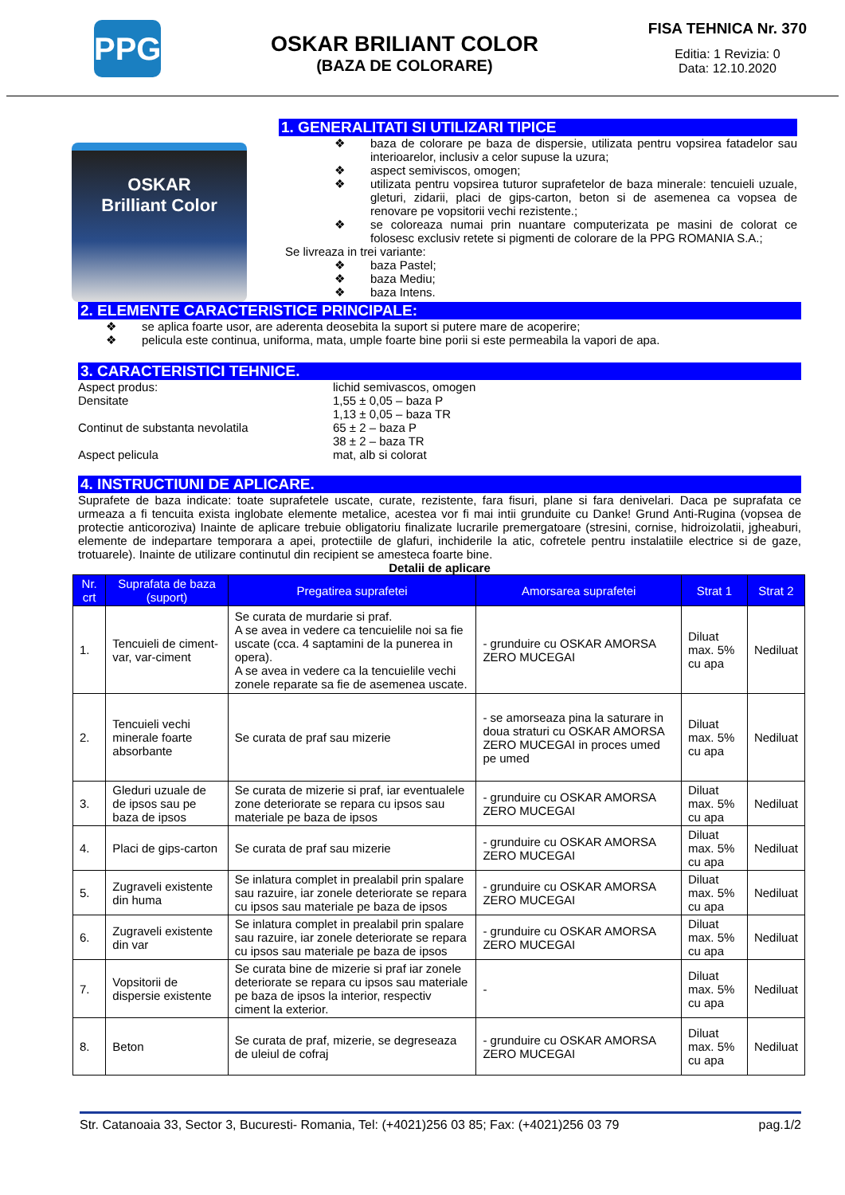PPG
OSKAR BRILIANT COLOR
(BAZA DE COLORARE)
FISA TEHNICA Nr. 370
Editia: 1 Revizia: 0
Data: 12.10.2020
OSKAR
Brilliant Color
1. GENERALITATI SI UTILIZARI TIPICE
❖ baza de colorare pe baza de dispersie, utilizata pentru vopsirea fatadelor sau interioarelor, inclusiv a celor supuse la uzura;
❖ aspect semiviscos, omogen;
❖ utilizata pentru vopsirea tuturor suprafetelor de baza minerale: tencuieli uzuale, gleturi, zidarii, placi de gips-carton, beton si de asemenea ca vopsea de renovare pe vopsitorii vechi rezistente.;
❖ se coloreaza numai prin nuantare computerizata pe masini de colorat ce folosesc exclusiv retete si pigmenti de colorare de la PPG ROMANIA S.A.;
Se livreaza in trei variante:
❖ baza Pastel;
❖ baza Mediu;
❖ baza Intens.
2. ELEMENTE CARACTERISTICE PRINCIPALE:
❖ se aplica foarte usor, are aderenta deosebita la suport si putere mare de acoperire;
❖ pelicula este continua, uniforma, mata, umple foarte bine porii si este permeabila la vapori de apa.
3. CARACTERISTICI TEHNICE.
Aspect produs: lichid semivascos, omogen
Densitate 1,55 ± 0,05 – baza P
1,13 ± 0,05 – baza TR
Continut de substanta nevolatila 65 ± 2 – baza P
38 ± 2 – baza TR
Aspect pelicula mat, alb si colorat
4. INSTRUCTIUNI DE APLICARE.
Suprafete de baza indicate: toate suprafetele uscate, curate, rezistente, fara fisuri, plane si fara denivelari. Daca pe suprafata ce urmeaza a fi tencuita exista inglobate elemente metalice, acestea vor fi mai intii grunduite cu Danke! Grund Anti-Rugina (vopsea de protectie anticoroziva) Inainte de aplicare trebuie obligatoriu finalizate lucrarile premergatoare (stresini, cornise, hidroizolatii, jgheaburi, elemente de indepartare temporara a apei, protectiile de glafuri, inchiderile la atic, cofretele pentru instalatiile electrice si de gaze, trotuarele). Inainte de utilizare continutul din recipient se amesteca foarte bine.
Detalii de aplicare
| Nr. crt | Suprafata de baza (suport) | Pregatirea suprafetei | Amorsarea suprafetei | Strat 1 | Strat 2 |
| --- | --- | --- | --- | --- | --- |
| 1. | Tencuieli de ciment-var, var-ciment | Se curata de murdarie si praf. A se avea in vedere ca tencuielile noi sa fie uscate (cca. 4 saptamini de la punerea in opera). A se avea in vedere ca la tencuielile vechi zonele reparate sa fie de asemenea uscate. | - grunduire cu OSKAR AMORSA ZERO MUCEGAI | Diluat max. 5% cu apa | Nediluat |
| 2. | Tencuieli vechi minerale foarte absorbante | Se curata de praf sau mizerie | - se amorseaza pina la saturare in doua straturi cu OSKAR AMORSA ZERO MUCEGAI in proces umed pe umed | Diluat max. 5% cu apa | Nediluat |
| 3. | Gleduri uzuale de de ipsos sau pe baza de ipsos | Se curata de mizerie si praf, iar eventualele zone deteriorate se repara cu ipsos sau materiale pe baza de ipsos | - grunduire cu OSKAR AMORSA ZERO MUCEGAI | Diluat max. 5% cu apa | Nediluat |
| 4. | Placi de gips-carton | Se curata de praf sau mizerie | - grunduire cu OSKAR AMORSA ZERO MUCEGAI | Diluat max. 5% cu apa | Nediluat |
| 5. | Zugraveli existente din huma | Se inlatura complet in prealabil prin spalare sau razuire, iar zonele deteriorate se repara cu ipsos sau materiale pe baza de ipsos | - grunduire cu OSKAR AMORSA ZERO MUCEGAI | Diluat max. 5% cu apa | Nediluat |
| 6. | Zugraveli existente din var | Se inlatura complet in prealabil prin spalare sau razuire, iar zonele deteriorate se repara cu ipsos sau materiale pe baza de ipsos | - grunduire cu OSKAR AMORSA ZERO MUCEGAI | Diluat max. 5% cu apa | Nediluat |
| 7. | Vopsitorii de dispersie existente | Se curata bine de mizerie si praf iar zonele deteriorate se repara cu ipsos sau materiale pe baza de ipsos la interior, respectiv ciment la exterior. | - | Diluat max. 5% cu apa | Nediluat |
| 8. | Beton | Se curata de praf, mizerie, se degreseaza de uleiul de cofraj | - grunduire cu OSKAR AMORSA ZERO MUCEGAI | Diluat max. 5% cu apa | Nediluat |
Str. Catanoaia 33, Sector 3, Bucuresti- Romania, Tel: (+4021)256 03 85; Fax: (+4021)256 03 79 pag.1/2